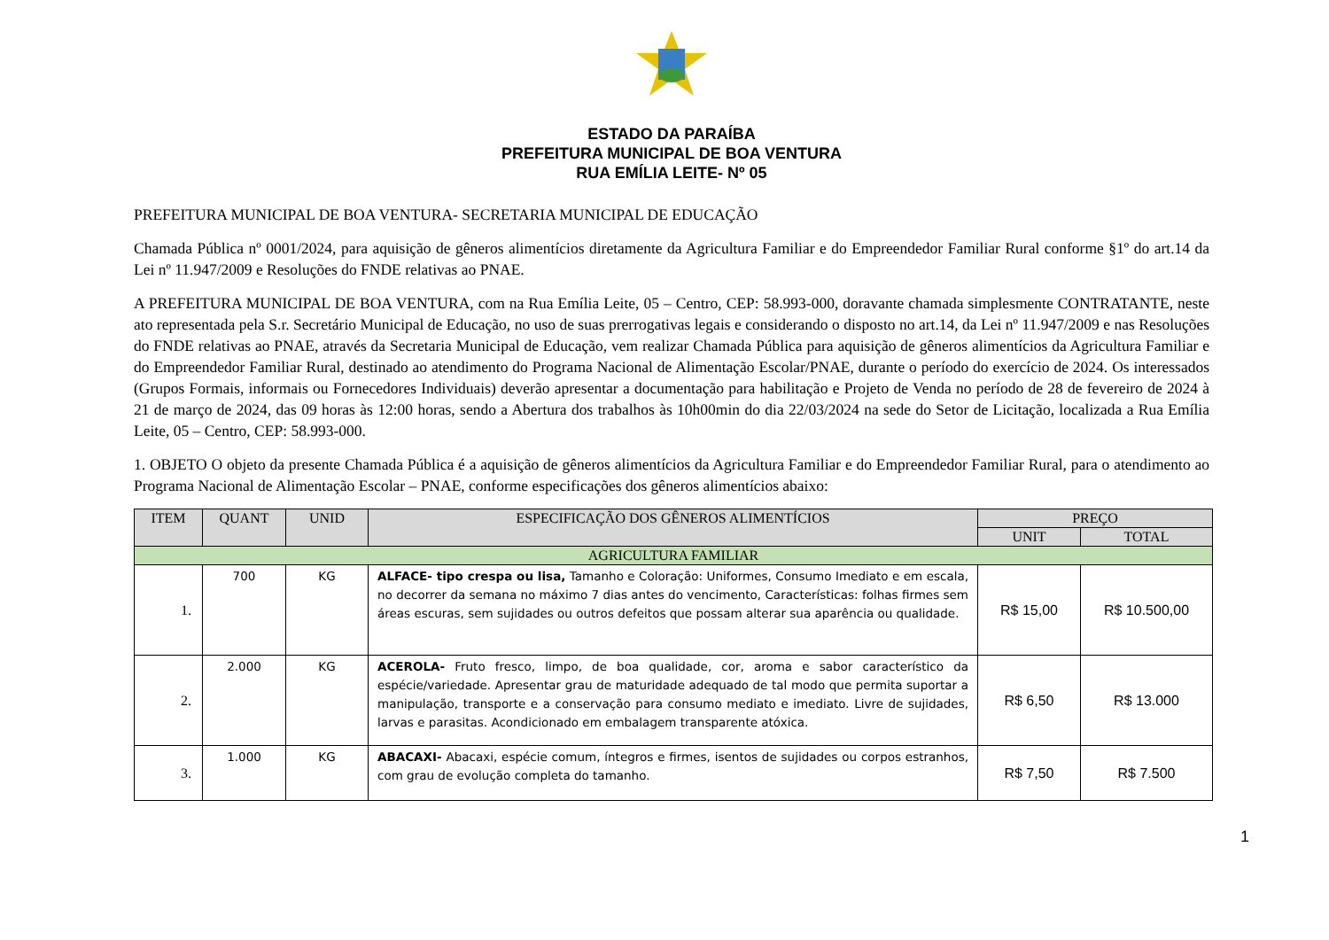ESTADO DA PARAÍBA
PREFEITURA MUNICIPAL DE BOA VENTURA
RUA EMÍLIA LEITE- Nº 05
PREFEITURA MUNICIPAL DE BOA VENTURA- SECRETARIA MUNICIPAL DE EDUCAÇÃO
Chamada Pública nº 0001/2024, para aquisição de gêneros alimentícios diretamente da Agricultura Familiar e do Empreendedor Familiar Rural conforme §1º do art.14 da Lei nº 11.947/2009 e Resoluções do FNDE relativas ao PNAE.
A PREFEITURA MUNICIPAL DE BOA VENTURA, com na Rua Emília Leite, 05 – Centro, CEP: 58.993-000, doravante chamada simplesmente CONTRATANTE, neste ato representada pela S.r. Secretário Municipal de Educação, no uso de suas prerrogativas legais e considerando o disposto no art.14, da Lei nº 11.947/2009 e nas Resoluções do FNDE relativas ao PNAE, através da Secretaria Municipal de Educação, vem realizar Chamada Pública para aquisição de gêneros alimentícios da Agricultura Familiar e do Empreendedor Familiar Rural, destinado ao atendimento do Programa Nacional de Alimentação Escolar/PNAE, durante o período do exercício de 2024. Os interessados (Grupos Formais, informais ou Fornecedores Individuais) deverão apresentar a documentação para habilitação e Projeto de Venda no período de 28 de fevereiro de 2024 à 21 de março de 2024, das 09 horas às 12:00 horas, sendo a Abertura dos trabalhos às 10h00min do dia 22/03/2024 na sede do Setor de Licitação, localizada a Rua Emília Leite, 05 – Centro, CEP: 58.993-000.
1. OBJETO O objeto da presente Chamada Pública é a aquisição de gêneros alimentícios da Agricultura Familiar e do Empreendedor Familiar Rural, para o atendimento ao Programa Nacional de Alimentação Escolar – PNAE, conforme especificações dos gêneros alimentícios abaixo:
| ITEM | QUANT | UNID | ESPECIFICAÇÃO DOS GÊNEROS ALIMENTÍCIOS | PREÇO | |
| --- | --- | --- | --- | --- | --- |
| | | | | UNIT | TOTAL |
| AGRICULTURA FAMILIAR | | | | | |
| 1. | 700 | KG | ALFACE- tipo crespa ou lisa, Tamanho e Coloração: Uniformes, Consumo Imediato e em escala, no decorrer da semana no máximo 7 dias antes do vencimento, Características: folhas firmes sem áreas escuras, sem sujidades ou outros defeitos que possam alterar sua aparência ou qualidade. | R$ 15,00 | R$ 10.500,00 |
| 2. | 2.000 | KG | ACEROLA- Fruto fresco, limpo, de boa qualidade, cor, aroma e sabor característico da espécie/variedade. Apresentar grau de maturidade adequado de tal modo que permita suportar a manipulação, transporte e a conservação para consumo mediato e imediato. Livre de sujidades, larvas e parasitas. Acondicionado em embalagem transparente atóxica. | R$ 6,50 | R$ 13.000 |
| 3. | 1.000 | KG | ABACAXI- Abacaxi, espécie comum, íntegros e firmes, isentos de sujidades ou corpos estranhos, com grau de evolução completa do tamanho. | R$ 7,50 | R$ 7.500 |
1